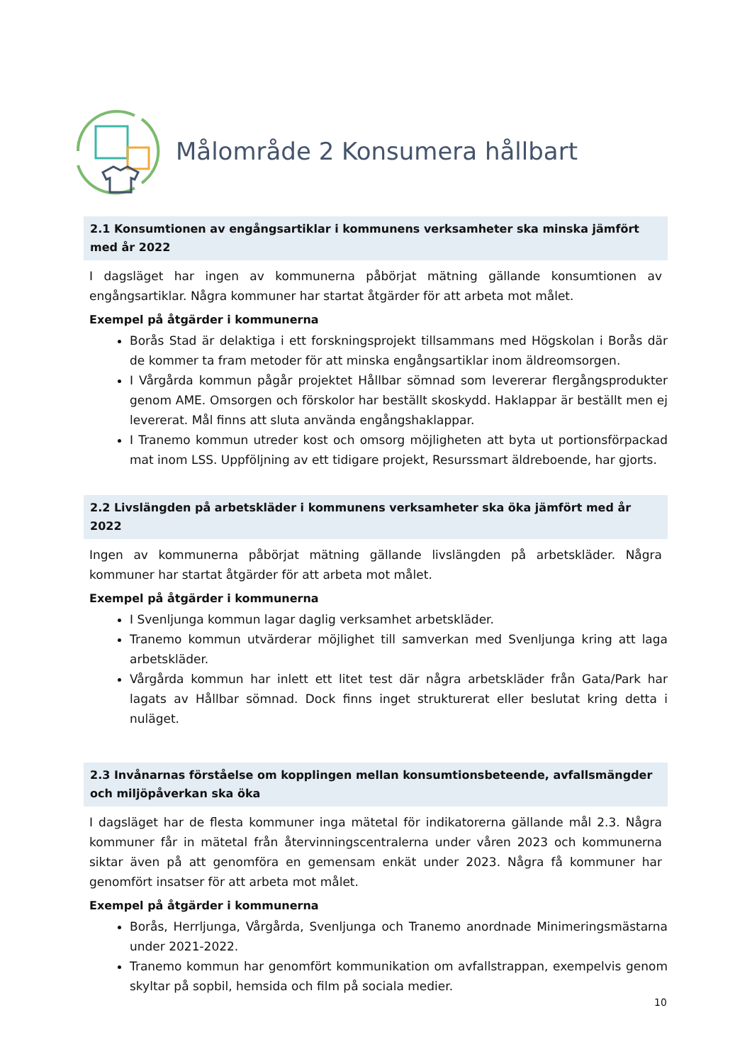Målområde 2 Konsumera hållbart
2.1 Konsumtionen av engångsartiklar i kommunens verksamheter ska minska jämfört med år 2022
I dagsläget har ingen av kommunerna påbörjat mätning gällande konsumtionen av engångsartiklar. Några kommuner har startat åtgärder för att arbeta mot målet.
Exempel på åtgärder i kommunerna
Borås Stad är delaktiga i ett forskningsprojekt tillsammans med Högskolan i Borås där de kommer ta fram metoder för att minska engångsartiklar inom äldreomsorgen.
I Vårgårda kommun pågår projektet Hållbar sömnad som levererar flergångsprodukter genom AME. Omsorgen och förskolor har beställt skoskydd. Haklappar är beställt men ej levererat. Mål finns att sluta använda engångshaklappar.
I Tranemo kommun utreder kost och omsorg möjligheten att byta ut portionsförpackad mat inom LSS. Uppföljning av ett tidigare projekt, Resurssmart äldreboende, har gjorts.
2.2 Livslängden på arbetskläder i kommunens verksamheter ska öka jämfört med år 2022
Ingen av kommunerna påbörjat mätning gällande livslängden på arbetskläder. Några kommuner har startat åtgärder för att arbeta mot målet.
Exempel på åtgärder i kommunerna
I Svenljunga kommun lagar daglig verksamhet arbetskläder.
Tranemo kommun utvärderar möjlighet till samverkan med Svenljunga kring att laga arbetskläder.
Vårgårda kommun har inlett ett litet test där några arbetskläder från Gata/Park har lagats av Hållbar sömnad. Dock finns inget strukturerat eller beslutat kring detta i nuläget.
2.3 Invånarnas förståelse om kopplingen mellan konsumtionsbeteende, avfallsmängder och miljöpåverkan ska öka
I dagsläget har de flesta kommuner inga mätetal för indikatorerna gällande mål 2.3. Några kommuner får in mätetal från återvinningscentralerna under våren 2023 och kommunerna siktar även på att genomföra en gemensam enkät under 2023. Några få kommuner har genomfört insatser för att arbeta mot målet.
Exempel på åtgärder i kommunerna
Borås, Herrljunga, Vårgårda, Svenljunga och Tranemo anordnade Minimeringsmästarna under 2021-2022.
Tranemo kommun har genomfört kommunikation om avfallstrappan, exempelvis genom skyltar på sopbil, hemsida och film på sociala medier.
10